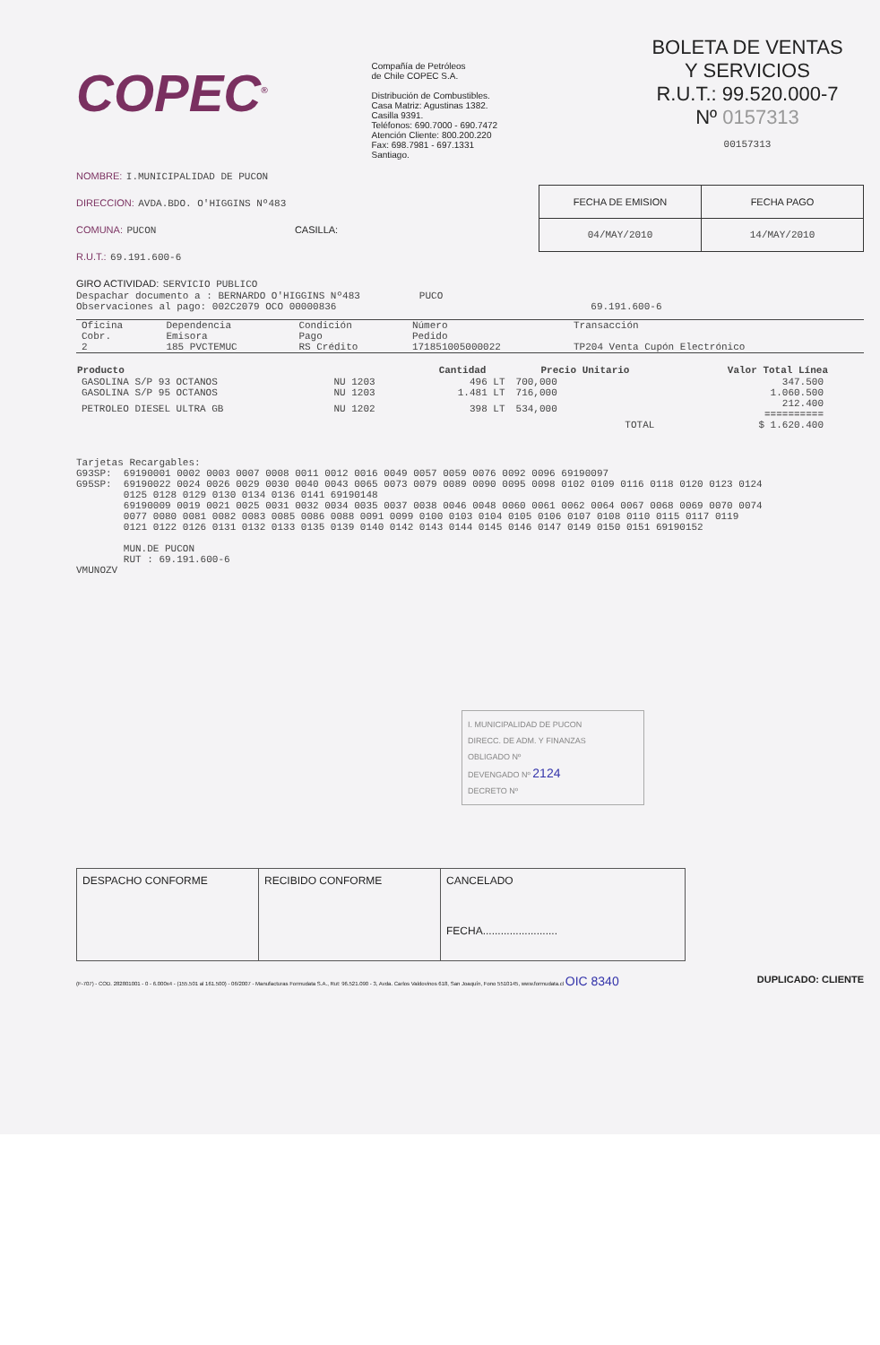COPEC<sup>®</sup>
Compañía de Petróleos
de Chile COPEC S.A.
Distribución de Combustibles.
Casa Matriz: Agustinas 1382.
Casilla 9391.
Teléfonos: 690.7000 - 690.7472
Atención Cliente: 800.200.220
Fax: 698.7981 - 697.1331
Santiago.
BOLETA DE VENTAS
Y SERVICIOS
R.U.T.: 99.520.000-7
Nº 0157313
00157313
NOMBRE: I.MUNICIPALIDAD DE PUCON
DIRECCION: AVDA.BDO. O'HIGGINS Nº483
COMUNA: PUCON CASILLA:
R.U.T.: 69.191.600-6
GIRO ACTIVIDAD: SERVICIO PUBLICO
| FECHA DE EMISION | FECHA PAGO |
| 04/MAY/2010 | 14/MAY/2010 |
Despachar documento a : BERNARDO O'HIGGINS Nº483          PUCO
Observaciones al pago: 002C2079 OCO 00000836                                           69.191.600-6
| Oficina Cobr. 2 | Dependencia Emisora 185 PVCTEMUC | Condición Pago RS Crédito | Número Pedido 171851005000022 | Transacción TP204 Venta Cupón Electrónico |
| Producto | | Cantidad | Precio Unitario | Valor Total Línea |
| --- | --- | --- | --- | --- |
| GASOLINA S/P 93 OCTANOS | NU 1203 | 496 LT | 700,000 | 347.500 |
| GASOLINA S/P 95 OCTANOS | NU 1203 | 1.481 LT | 716,000 | 1.060.500 |
| PETROLEO DIESEL ULTRA GB | NU 1202 | 398 LT | 534,000 | 212.400 ========== |
| | | | TOTAL | $ 1.620.400 |
Tarjetas Recargables:
G93SP:  69190001 0002 0003 0007 0008 0011 0012 0016 0049 0057 0059 0076 0092 0096 69190097
G95SP:  69190022 0024 0026 0029 0030 0040 0043 0065 0073 0079 0089 0090 0095 0098 0102 0109 0116 0118 0120 0123 0124
        0125 0128 0129 0130 0134 0136 0141 69190148
        69190009 0019 0021 0025 0031 0032 0034 0035 0037 0038 0046 0048 0060 0061 0062 0064 0067 0068 0069 0070 0074
        0077 0080 0081 0082 0083 0085 0086 0088 0091 0099 0100 0103 0104 0105 0106 0107 0108 0110 0115 0117 0119
        0121 0122 0126 0131 0132 0133 0135 0139 0140 0142 0143 0144 0145 0146 0147 0149 0150 0151 69190152

        MUN.DE PUCON
        RUT : 69.191.600-6
VMUNOZV
I. MUNICIPALIDAD DE PUCON
DIRECC. DE ADM. Y FINANZAS
OBLIGADO Nº
DEVENGADO Nº 2124
DECRETO Nº
| DESPACHO CONFORME | RECIBIDO CONFORME | CANCELADO FECHA......................... |
(F-707) - COD. 282801001 - 0 - 6.000x4 - (155.501 al 161.500) - 06/2007 - Manufacturas Formudata S.A., Rut: 96.521.090 - 3, Avda. Carlos Valdovinos 618, San Joaquín, Fono 5510145, www.formudata.cl OIC 8340 DUPLICADO: CLIENTE